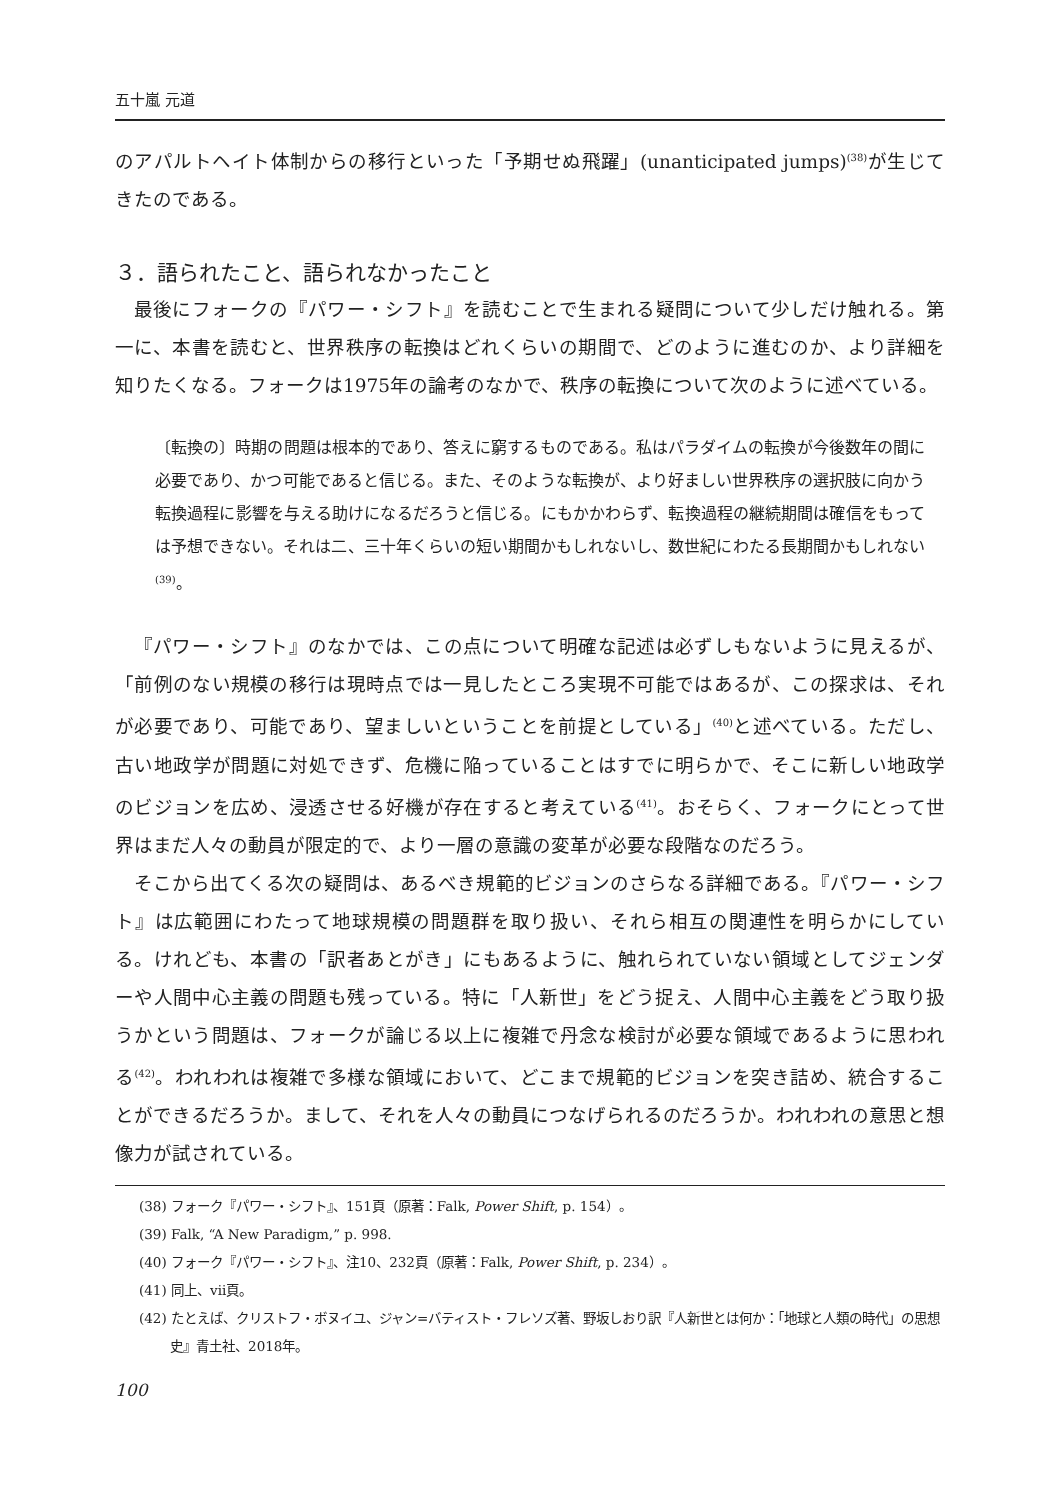五十嵐 元道
のアパルトヘイト体制からの移行といった「予期せぬ飛躍」(unanticipated jumps)<sup>(38)</sup>が生じてきたのである。
３．語られたこと、語られなかったこと
最後にフォークの『パワー・シフト』を読むことで生まれる疑問について少しだけ触れる。第一に、本書を読むと、世界秩序の転換はどれくらいの期間で、どのように進むのか、より詳細を知りたくなる。フォークは1975年の論考のなかで、秩序の転換について次のように述べている。
〔転換の〕時期の問題は根本的であり、答えに窮するものである。私はパラダイムの転換が今後数年の間に必要であり、かつ可能であると信じる。また、そのような転換が、より好ましい世界秩序の選択肢に向かう転換過程に影響を与える助けになるだろうと信じる。にもかかわらず、転換過程の継続期間は確信をもっては予想できない。それは二、三十年くらいの短い期間かもしれないし、数世紀にわたる長期間かもしれない<sup>(39)</sup>。
『パワー・シフト』のなかでは、この点について明確な記述は必ずしもないように見えるが、「前例のない規模の移行は現時点では一見したところ実現不可能ではあるが、この探求は、それが必要であり、可能であり、望ましいということを前提としている」<sup>(40)</sup>と述べている。ただし、古い地政学が問題に対処できず、危機に陥っていることはすでに明らかで、そこに新しい地政学のビジョンを広め、浸透させる好機が存在すると考えている<sup>(41)</sup>。おそらく、フォークにとって世界はまだ人々の動員が限定的で、より一層の意識の変革が必要な段階なのだろう。
そこから出てくる次の疑問は、あるべき規範的ビジョンのさらなる詳細である。『パワー・シフト』は広範囲にわたって地球規模の問題群を取り扱い、それら相互の関連性を明らかにしている。けれども、本書の「訳者あとがき」にもあるように、触れられていない領域としてジェンダーや人間中心主義の問題も残っている。特に「人新世」をどう捉え、人間中心主義をどう取り扱うかという問題は、フォークが論じる以上に複雑で丹念な検討が必要な領域であるように思われる<sup>(42)</sup>。われわれは複雑で多様な領域において、どこまで規範的ビジョンを突き詰め、統合することができるだろうか。まして、それを人々の動員につなげられるのだろうか。われわれの意思と想像力が試されている。
(38) フォーク『パワー・シフト』、151頁（原著：Falk, Power Shift, p. 154）。
(39) Falk, “A New Paradigm,” p. 998.
(40) フォーク『パワー・シフト』、注10、232頁（原著：Falk, Power Shift, p. 234）。
(41) 同上、vii頁。
(42) たとえば、クリストフ・ボヌイユ、ジャン=バティスト・フレソズ著、野坂しおり訳『人新世とは何か：「地球と人類の時代」の思想史』青土社、2018年。
100